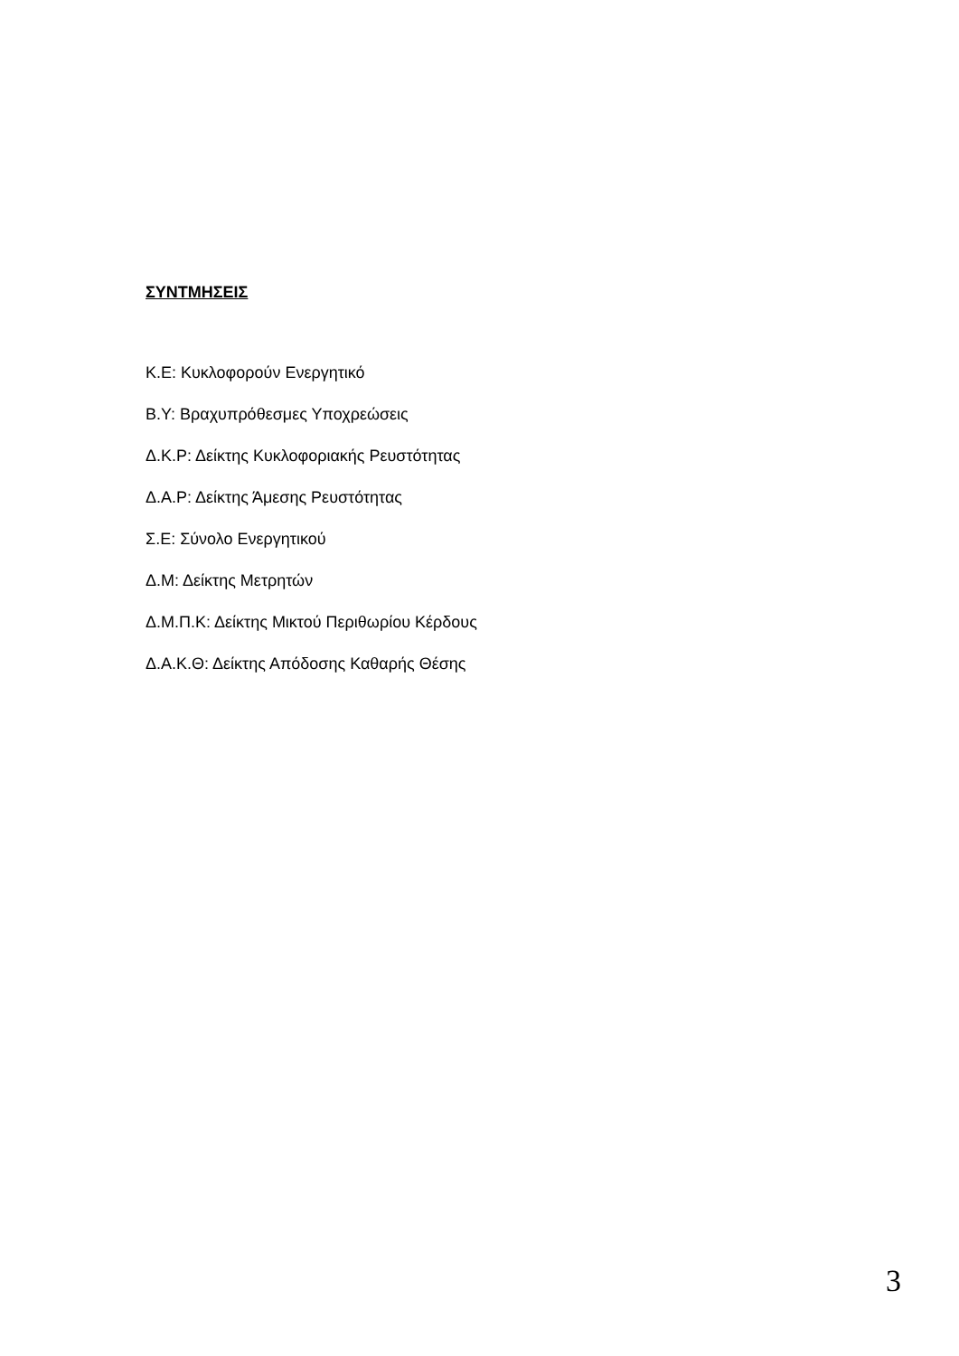ΣΥΝΤΜΗΣΕΙΣ
Κ.Ε: Κυκλοφορούν Ενεργητικό
Β.Υ: Βραχυπρόθεσμες Υποχρεώσεις
Δ.Κ.Ρ: Δείκτης Κυκλοφοριακής Ρευστότητας
Δ.Α.Ρ: Δείκτης Άμεσης Ρευστότητας
Σ.Ε: Σύνολο Ενεργητικού
Δ.Μ: Δείκτης Μετρητών
Δ.Μ.Π.Κ: Δείκτης Μικτού Περιθωρίου Κέρδους
Δ.Α.Κ.Θ: Δείκτης Απόδοσης Καθαρής Θέσης
3